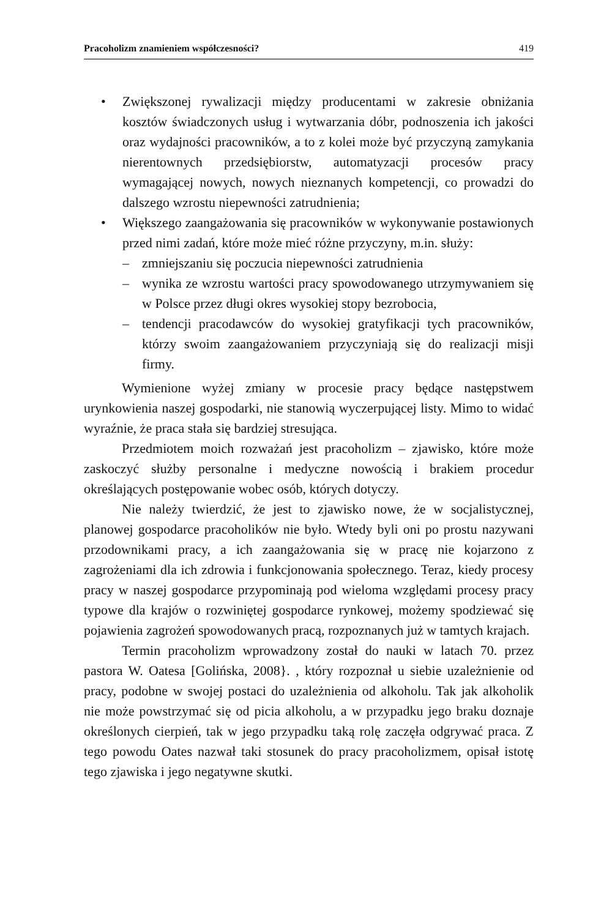Pracoholizm znamieniem współczesności? 419
• Zwiększonej rywalizacji między producentami w zakresie obniżania kosztów świadczonych usług i wytwarzania dóbr, podnoszenia ich jakości oraz wydajności pracowników, a to z kolei może być przyczyną zamykania nierentownych przedsiębiorstw, automatyzacji procesów pracy wymagającej nowych, nowych nieznanych kompetencji, co prowadzi do dalszego wzrostu niepewności zatrudnienia;
• Większego zaangażowania się pracowników w wykonywanie postawionych przed nimi zadań, które może mieć różne przyczyny, m.in. służy:
– zmniejszaniu się poczucia niepewności zatrudnienia
– wynika ze wzrostu wartości pracy spowodowanego utrzymywaniem się w Polsce przez długi okres wysokiej stopy bezrobocia,
– tendencji pracodawców do wysokiej gratyfikacji tych pracowników, którzy swoim zaangażowaniem przyczyniają się do realizacji misji firmy.
Wymienione wyżej zmiany w procesie pracy będące następstwem urynkowienia naszej gospodarki, nie stanowią wyczerpującej listy. Mimo to widać wyraźnie, że praca stała się bardziej stresująca.
Przedmiotem moich rozważań jest pracoholizm – zjawisko, które może zaskoczyć służby personalne i medyczne nowością i brakiem procedur określających postępowanie wobec osób, których dotyczy.
Nie należy twierdzić, że jest to zjawisko nowe, że w socjalistycznej, planowej gospodarce pracoholików nie było. Wtedy byli oni po prostu nazywani przodownikami pracy, a ich zaangażowania się w pracę nie kojarzono z zagrożeniami dla ich zdrowia i funkcjonowania społecznego. Teraz, kiedy procesy pracy w naszej gospodarce przypominają pod wieloma względami procesy pracy typowe dla krajów o rozwiniętej gospodarce rynkowej, możemy spodziewać się pojawienia zagrożeń spowodowanych pracą, rozpoznanych już w tamtych krajach.
Termin pracoholizm wprowadzony został do nauki w latach 70. przez pastora W. Oatesa [Golińska, 2008}. , który rozpoznał u siebie uzależnienie od pracy, podobne w swojej postaci do uzależnienia od alkoholu. Tak jak alkoholik nie może powstrzymać się od picia alkoholu, a w przypadku jego braku doznaje określonych cierpień, tak w jego przypadku taką rolę zaczęła odgrywać praca. Z tego powodu Oates nazwał taki stosunek do pracy pracoholizmem, opisał istotę tego zjawiska i jego negatywne skutki.